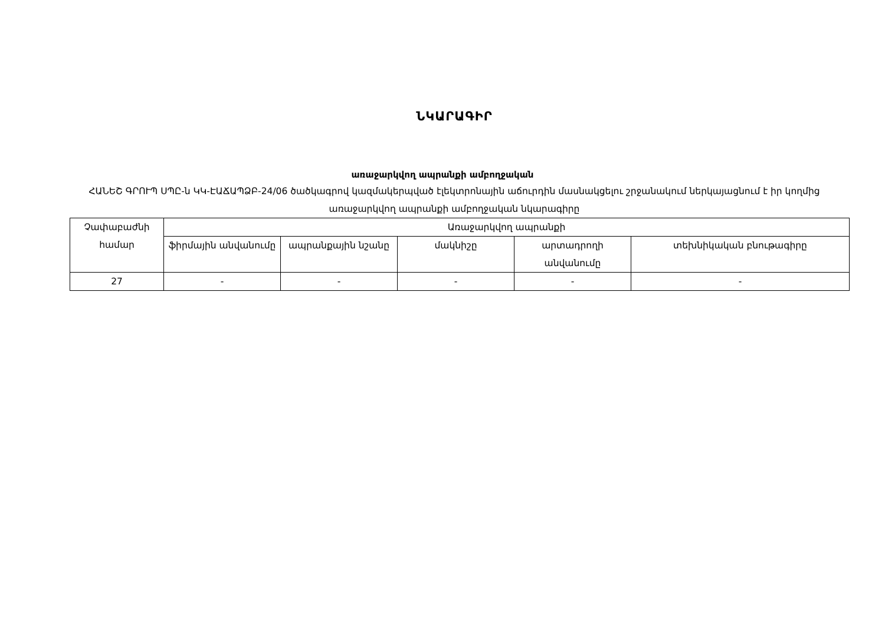ՆԿԱՐԱԳԻՐ
առաջարկվող ապրանքի ամբողջական
ՀԱՆԵՇ ԳՐՈՒՊ ՍՊԸ-ն ԿԿ-ԷԱՃԱՊՁԲ-24/06 ծածկագրով կազմակերպված էլեկտրոնային աճուրդին մասնակցելու շրջանակում ներկայացնում է իր կողմից առաջարկվող ապրանքի ամբողջական նկարագիրը
| Չափաբաժնի համար | Առաջարկվող ապրանքի | | | | |
| --- | --- | --- | --- | --- | --- |
| | ֆիրմային անվանումը | ապրանքային նշանը | մակնիշը | արտադրողի անվանումը | տեխնիկական բնութագիրը |
| 27 | - | - | - | - | - |